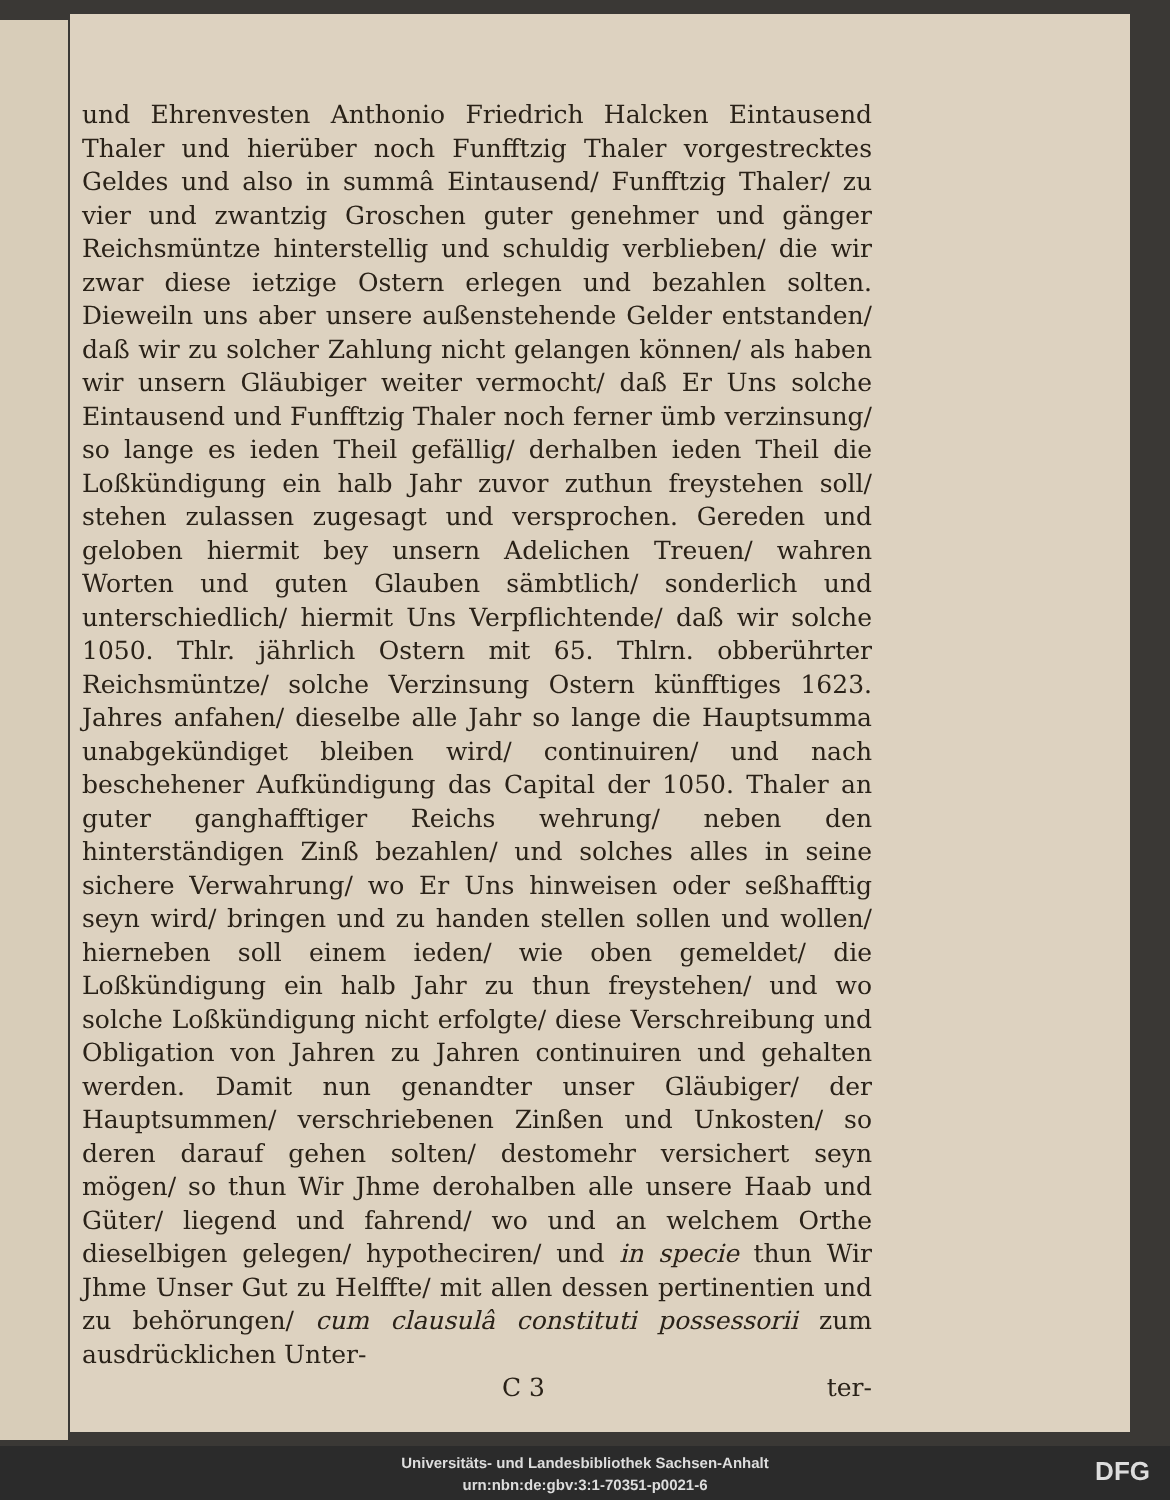und Ehrenvesten Anthonio Friedrich Halcken Eintausend Thaler und hierüber noch Funfftzig Thaler vorgestrecktes Geldes und also in summâ Eintausend/ Funfftzig Thaler/ zu vier und zwantzig Groschen guter genehmer und gänger Reichsmüntze hinterstellig und schuldig verblieben/ die wir zwar diese ietzige Ostern erlegen und bezahlen solten. Dieweiln uns aber unsere außenstehende Gelder entstanden/ daß wir zu solcher Zahlung nicht gelangen können/ als haben wir unsern Gläubiger weiter vermocht/ daß Er Uns solche Eintausend und Funfftzig Thaler noch ferner ümb verzinsung/ so lange es ieden Theil gefällig/ derhalben ieden Theil die Loßkündigung ein halb Jahr zuvor zuthun freystehen soll/ stehen zulassen zugesagt und versprochen. Gereden und geloben hiermit bey unsern Adelichen Treuen/ wahren Worten und guten Glauben sämbtlich/ sonderlich und unterschiedlich/ hiermit Uns Verpflichtende/ daß wir solche 1050. Thlr. jährlich Ostern mit 65. Thlrn. obberührter Reichsmüntze/ solche Verzinsung Ostern künfftiges 1623. Jahres anfahen/ dieselbe alle Jahr so lange die Hauptsumma unabgekündiget bleiben wird/ continuiren/ und nach beschehener Aufkündigung das Capital der 1050. Thaler an guter ganghafftiger Reichs wehrung/ neben den hinterständigen Zinß bezahlen/ und solches alles in seine sichere Verwahrung/ wo Er Uns hinweisen oder seßhafftig seyn wird/ bringen und zu handen stellen sollen und wollen/ hierneben soll einem ieden/ wie oben gemeldet/ die Loßkündigung ein halb Jahr zu thun freystehen/ und wo solche Loßkündigung nicht erfolgte/ diese Verschreibung und Obligation von Jahren zu Jahren continuiren und gehalten werden. Damit nun genandter unser Gläubiger/ der Hauptsummen/ verschriebenen Zinßen und Unkosten/ so deren darauf gehen solten/ destomehr versichert seyn mögen/ so thun Wir Jhme derohalben alle unsere Haab und Güter/ liegend und fahrend/ wo und an welchem Orthe dieselbigen gelegen/ hypotheciren/ und in specie thun Wir Jhme Unser Gut zu Helffte/ mit allen dessen pertinentien und zu behörungen/ cum clausulâ constituti possessorii zum ausdrücklichen Unter-
C 3 ter-
Universitäts- und Landesbibliothek Sachsen-Anhalt
urn:nbn:de:gbv:3:1-70351-p0021-6
DFG